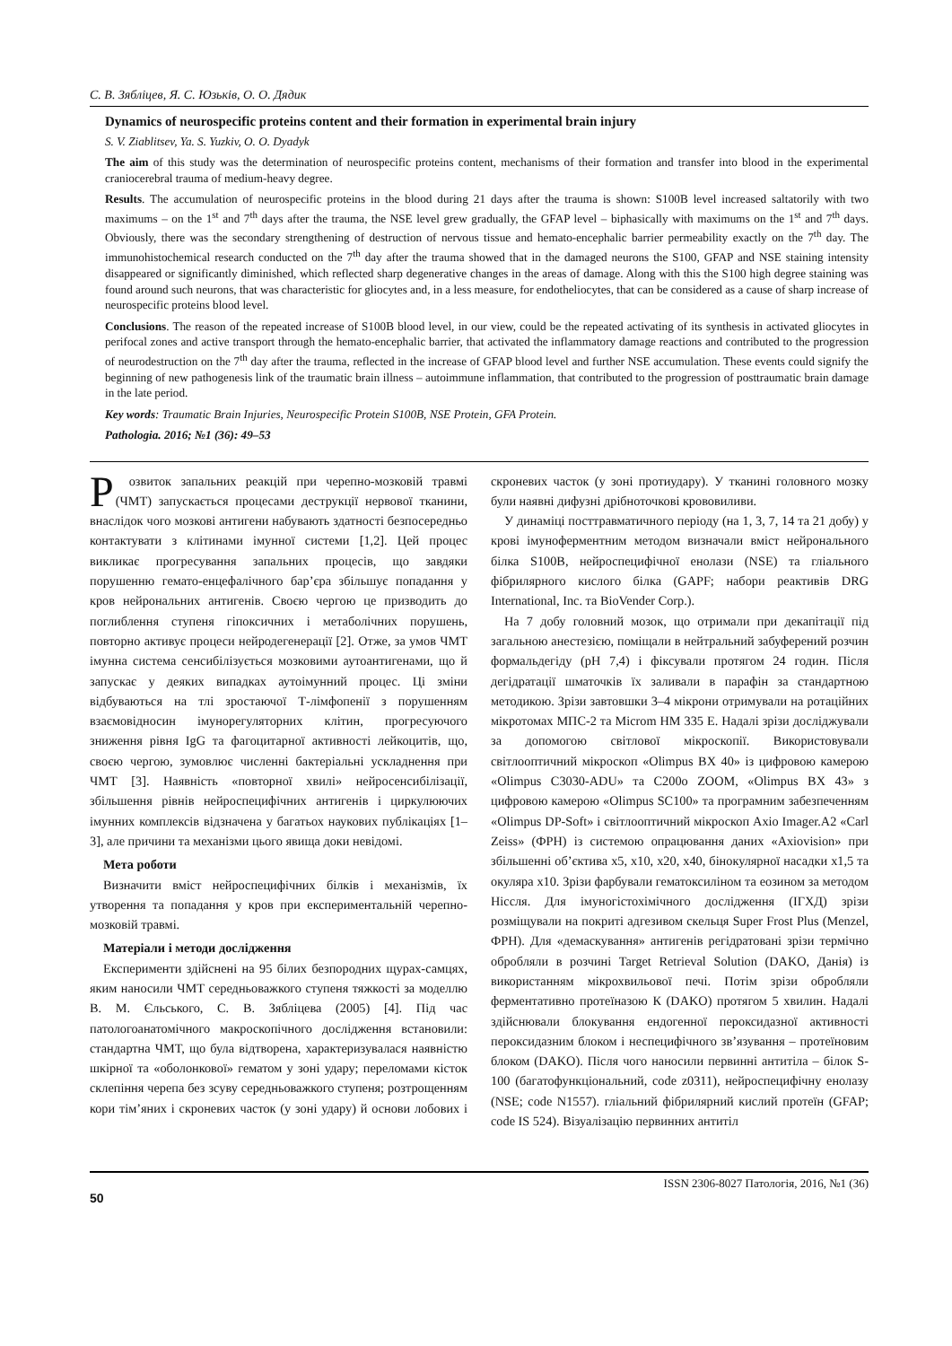С. В. Зябліцев, Я. С. Юзьків, О. О. Дядик
Dynamics of neurospecific proteins content and their formation in experimental brain injury
S. V. Ziablitsev, Ya. S. Yuzkiv, O. O. Dyadyk
The aim of this study was the determination of neurospecific proteins content, mechanisms of their formation and transfer into blood in the experimental craniocerebral trauma of medium-heavy degree.
Results. The accumulation of neurospecific proteins in the blood during 21 days after the trauma is shown: S100B level increased saltatorily with two maximums – on the 1<sup>st</sup> and 7<sup>th</sup> days after the trauma, the NSE level grew gradually, the GFAP level – biphasically with maximums on the 1<sup>st</sup> and 7<sup>th</sup> days. Obviously, there was the secondary strengthening of destruction of nervous tissue and hemato-encephalic barrier permeability exactly on the 7<sup>th</sup> day. The immunohistochemical research conducted on the 7<sup>th</sup> day after the trauma showed that in the damaged neurons the S100, GFAP and NSE staining intensity disappeared or significantly diminished, which reflected sharp degenerative changes in the areas of damage. Along with this the S100 high degree staining was found around such neurons, that was characteristic for gliocytes and, in a less measure, for endotheliocytes, that can be considered as a cause of sharp increase of neurospecific proteins blood level.
Conclusions. The reason of the repeated increase of S100B blood level, in our view, could be the repeated activating of its synthesis in activated gliocytes in perifocal zones and active transport through the hemato-encephalic barrier, that activated the inflammatory damage reactions and contributed to the progression of neurodestruction on the 7<sup>th</sup> day after the trauma, reflected in the increase of GFAP blood level and further NSE accumulation. These events could signify the beginning of new pathogenesis link of the traumatic brain illness – autoimmune inflammation, that contributed to the progression of posttraumatic brain damage in the late period.
Key words: Traumatic Brain Injuries, Neurospecific Protein S100B, NSE Protein, GFA Protein.
Pathologia. 2016; №1 (36): 49–53
Розвиток запальних реакцій при черепно-мозковій травмі (ЧМТ) запускається процесами деструкції нервової тканини, внаслідок чого мозкові антигени набувають здатності безпосередньо контактувати з клітинами імунної системи [1,2]. Цей процес викликає прогресування запальних процесів, що завдяки порушенню гемато-енцефалічного бар’єра збільшує попадання у кров нейрональних антигенів. Своєю чергою це призводить до поглиблення ступеня гіпоксичних і метаболічних порушень, повторно активує процеси нейродегенерації [2]. Отже, за умов ЧМТ імунна система сенсибілізується мозковими аутоантигенами, що й запускає у деяких випадках аутоімунний процес. Ці зміни відбуваються на тлі зростаючої Т-лімфопенії з порушенням взаємовідносин імунорегуляторних клітин, прогресуючого зниження рівня IgG та фагоцитарної активності лейкоцитів, що, своєю чергою, зумовлює численні бактеріальні ускладнення при ЧМТ [3]. Наявність «повторної хвилі» нейросенсибілізації, збільшення рівнів нейроспецифічних антигенів і циркулюючих імунних комплексів відзначена у багатьох наукових публікаціях [1–3], але причини та механізми цього явища доки невідомі.
Мета роботи
Визначити вміст нейроспецифічних білків і механізмів, їх утворення та попадання у кров при експериментальній черепно-мозковій травмі.
Матеріали і методи дослідження
Експерименти здійснені на 95 білих безпородних щурах-самцях, яким наносили ЧМТ середньоважкого ступеня тяжкості за моделлю В. М. Єльського, С. В. Зябліцева (2005) [4]. Під час патологоанатомічного макроскопічного дослідження встановили: стандартна ЧМТ, що була відтворена, характеризувалася наявністю шкірної та «оболонкової» гематом у зоні удару; переломами кісток склепіння черепа без зсуву середньоважкого ступеня; розтрощенням кори тім’яних і скроневих часток (у зоні удару) й основи лобових і скроневих часток (у зоні протиудару). У тканині головного мозку були наявні дифузні дрібноточкові крововиливи.
У динаміці посттравматичного періоду (на 1, 3, 7, 14 та 21 добу) у крові імуноферментним методом визначали вміст нейронального білка S100B, нейроспецифічної енолази (NSE) та гліального фібрилярного кислого білка (GAPF; набори реактивів DRG International, Inc. та BioVender Corp.).
На 7 добу головний мозок, що отримали при декапітації під загальною анестезією, поміщали в нейтральний забуферений розчин формальдегіду (pH 7,4) і фіксували протягом 24 годин. Після дегідратації шматочків їх заливали в парафін за стандартною методикою. Зрізи завтовшки 3–4 мікрони отримували на ротаційних мікротомах МПС-2 та Microm HM 335 E. Надалі зрізи досліджували за допомогою світлової мікроскопії. Використовували світлооптичний мікроскоп «Olimpus BX 40» із цифровою камерою «Olimpus C3030-ADU» та C200o ZOOM, «Olimpus BX 43» з цифровою камерою «Olimpus SC100» та програмним забезпеченням «Olimpus DP-Soft» і світлооптичний мікроскоп Axio Imager.A2 «Carl Zeiss» (ФРН) із системою опрацювання даних «Axiovision» при збільшенні об’єктива x5, x10, x20, x40, бінокулярної насадки x1,5 та окуляра x10. Зрізи фарбували гематоксиліном та еозином за методом Ніссля. Для імуногістохімічного дослідження (ІГХД) зрізи розміщували на покриті адгезивом скельця Super Frost Plus (Menzel, ФРН). Для «демаскування» антигенів регідратовані зрізи термічно обробляли в розчині Target Retrieval Solution (DAKO, Данія) із використанням мікрохвильової печі. Потім зрізи обробляли ферментативно протеїназою К (DAKO) протягом 5 хвилин. Надалі здійснювали блокування ендогенної пероксидазної активності пероксидазним блоком і неспецифічного зв’язування – протеїновим блоком (DAKO). Після чого наносили первинні антитіла – білок S-100 (багатофункціональний, code z0311), нейроспецифічну енолазу (NSE; code N1557). гліальний фібрилярний кислий протеїн (GFAP; code IS 524). Візуалізацію первинних антитіл
ISSN 2306-8027 Патологія, 2016, №1 (36)
50